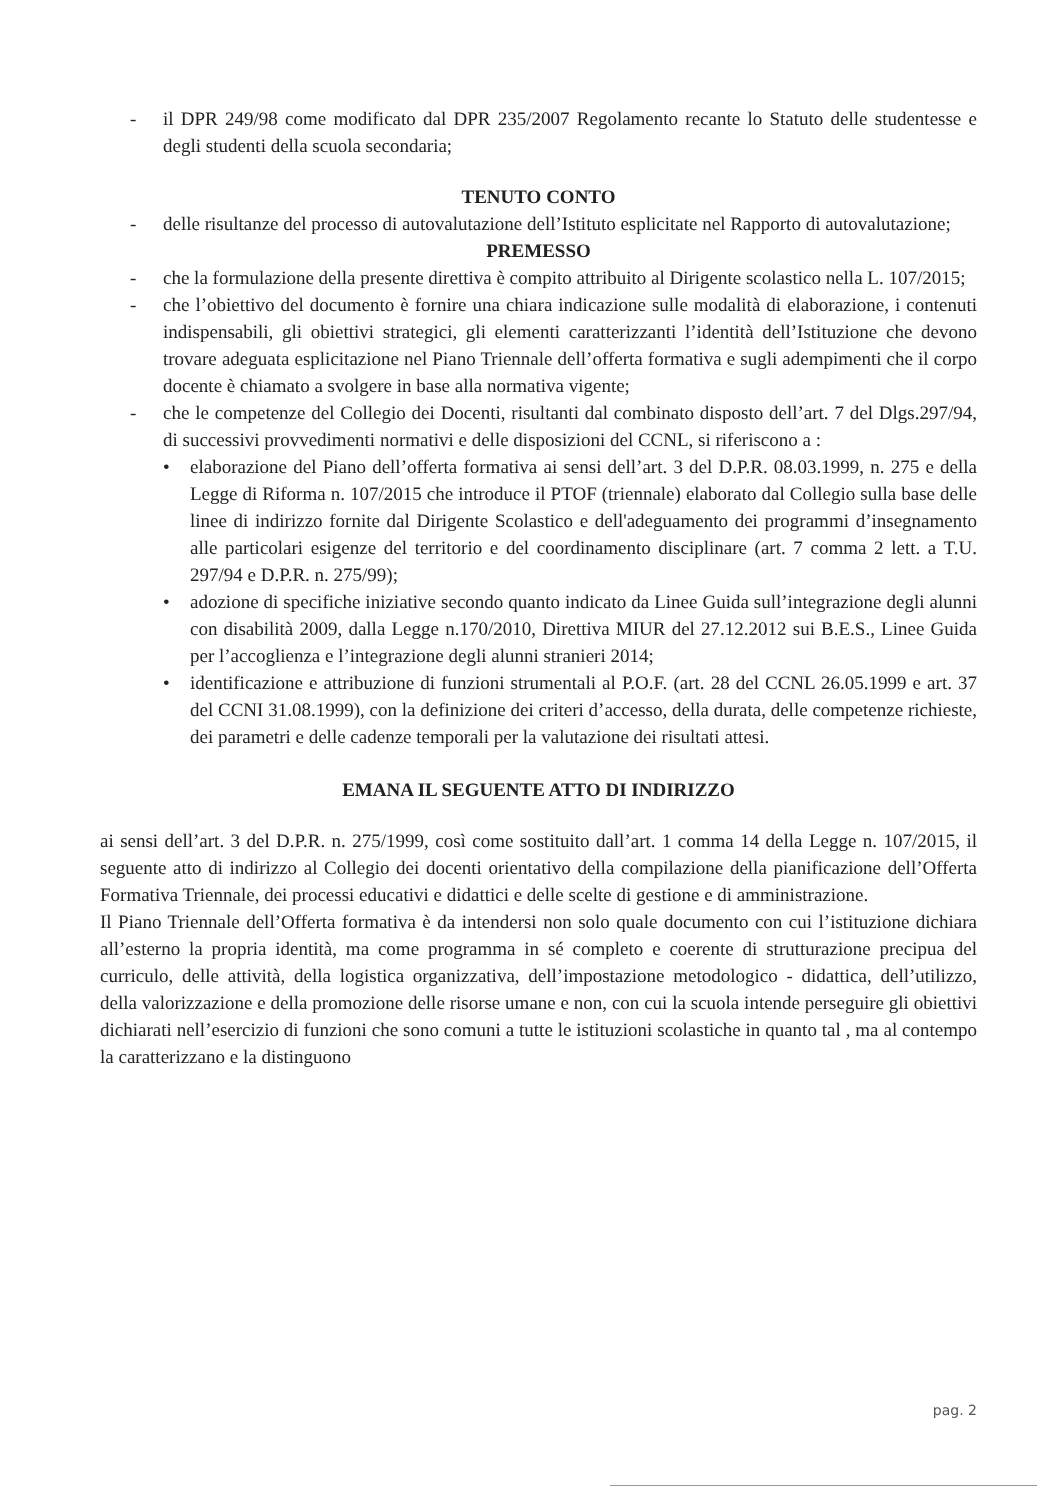- il DPR 249/98 come modificato dal DPR 235/2007 Regolamento recante lo Statuto delle studentesse e degli studenti della scuola secondaria;
TENUTO CONTO
- delle risultanze del processo di autovalutazione dell’Istituto esplicitate nel Rapporto di autovalutazione;
PREMESSO
- che la formulazione della presente direttiva è compito attribuito al Dirigente scolastico nella L. 107/2015;
- che l’obiettivo del documento è fornire una chiara indicazione sulle modalità di elaborazione, i contenuti indispensabili, gli obiettivi strategici, gli elementi caratterizzanti l’identità dell’Istituzione che devono trovare adeguata esplicitazione nel Piano Triennale dell’offerta formativa e sugli adempimenti che il corpo docente è chiamato a svolgere in base alla normativa vigente;
- che le competenze del Collegio dei Docenti, risultanti dal combinato disposto dell’art. 7 del Dlgs.297/94, di successivi provvedimenti normativi e delle disposizioni del CCNL, si riferiscono a :
• elaborazione del Piano dell’offerta formativa ai sensi dell’art. 3 del D.P.R. 08.03.1999, n. 275 e della Legge di Riforma n. 107/2015 che introduce il PTOF (triennale) elaborato dal Collegio sulla base delle linee di indirizzo fornite dal Dirigente Scolastico e dell'adeguamento dei programmi d’insegnamento alle particolari esigenze del territorio e del coordinamento disciplinare (art. 7 comma 2 lett. a T.U. 297/94 e D.P.R. n. 275/99);
• adozione di specifiche iniziative secondo quanto indicato da Linee Guida sull’integrazione degli alunni con disabilità 2009, dalla Legge n.170/2010, Direttiva MIUR del 27.12.2012 sui B.E.S., Linee Guida per l’accoglienza e l’integrazione degli alunni stranieri 2014;
• identificazione e attribuzione di funzioni strumentali al P.O.F. (art. 28 del CCNL 26.05.1999 e art. 37 del CCNI 31.08.1999), con la definizione dei criteri d’accesso, della durata, delle competenze richieste, dei parametri e delle cadenze temporali per la valutazione dei risultati attesi.
EMANA IL SEGUENTE ATTO DI INDIRIZZO
ai sensi dell’art. 3 del D.P.R. n. 275/1999, così come sostituito dall’art. 1 comma 14 della Legge n. 107/2015, il seguente atto di indirizzo al Collegio dei docenti orientativo della compilazione della pianificazione dell’Offerta Formativa Triennale, dei processi educativi e didattici e delle scelte di gestione e di amministrazione.
Il Piano Triennale dell’Offerta formativa è da intendersi non solo quale documento con cui l’istituzione dichiara all’esterno la propria identità, ma come programma in sé completo e coerente di strutturazione precipua del curriculo, delle attività, della logistica organizzativa, dell’impostazione metodologico - didattica, dell’utilizzo, della valorizzazione e della promozione delle risorse umane e non, con cui la scuola intende perseguire gli obiettivi dichiarati nell’esercizio di funzioni che sono comuni a tutte le istituzioni scolastiche in quanto tal , ma al contempo la caratterizzano e la distinguono
pag. 2